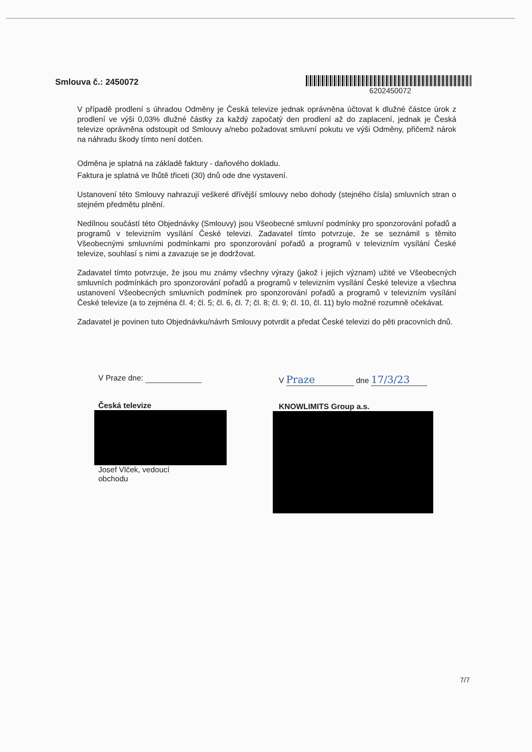Smlouva č.: 2450072
6202450072
V případě prodlení s úhradou Odměny je Česká televize jednak oprávněna účtovat k dlužné částce úrok z prodlení ve výši 0,03% dlužné částky za každý započatý den prodlení až do zaplacení, jednak je Česká televize oprávněna odstoupit od Smlouvy a/nebo požadovat smluvní pokutu ve výši Odměny, přičemž nárok na náhradu škody tímto není dotčen.
Odměna je splatná na základě faktury - daňového dokladu.
Faktura je splatná ve lhůtě třiceti (30) dnů ode dne vystavení.
Ustanovení této Smlouvy nahrazují veškeré dřívější smlouvy nebo dohody (stejného čísla) smluvních stran o stejném předmětu plnění.
Nedílnou součástí této Objednávky (Smlouvy) jsou Všeobecné smluvní podmínky pro sponzorování pořadů a programů v televizním vysílání České televizi. Zadavatel tímto potvrzuje, že se seznámil s těmito Všeobecnými smluvními podmínkami pro sponzorování pořadů a programů v televizním vysílání České televize, souhlasí s nimi a zavazuje se je dodržovat.
Zadavatel tímto potvrzuje, že jsou mu známy všechny výrazy (jakož i jejich význam) užité ve Všeobecných smluvních podmínkách pro sponzorování pořadů a programů v televizním vysílání České televize a všechna ustanovení Všeobecných smluvních podmínek pro sponzorování pořadů a programů v televizním vysílání České televize (a to zejména čl. 4; čl. 5; čl. 6, čl. 7; čl. 8; čl. 9; čl. 10, čl. 11) bylo možné rozumně očekávat.
Zadavatel je povinen tuto Objednávku/návrh Smlouvy potvrdit a předat České televizi do pěti pracovních dnů.
V Praze dne:
Česká televize
Josef Vlček, vedoucí
obchodu
V Praze dne 17/3/23
KNOWLIMITS Group a.s.
7/7